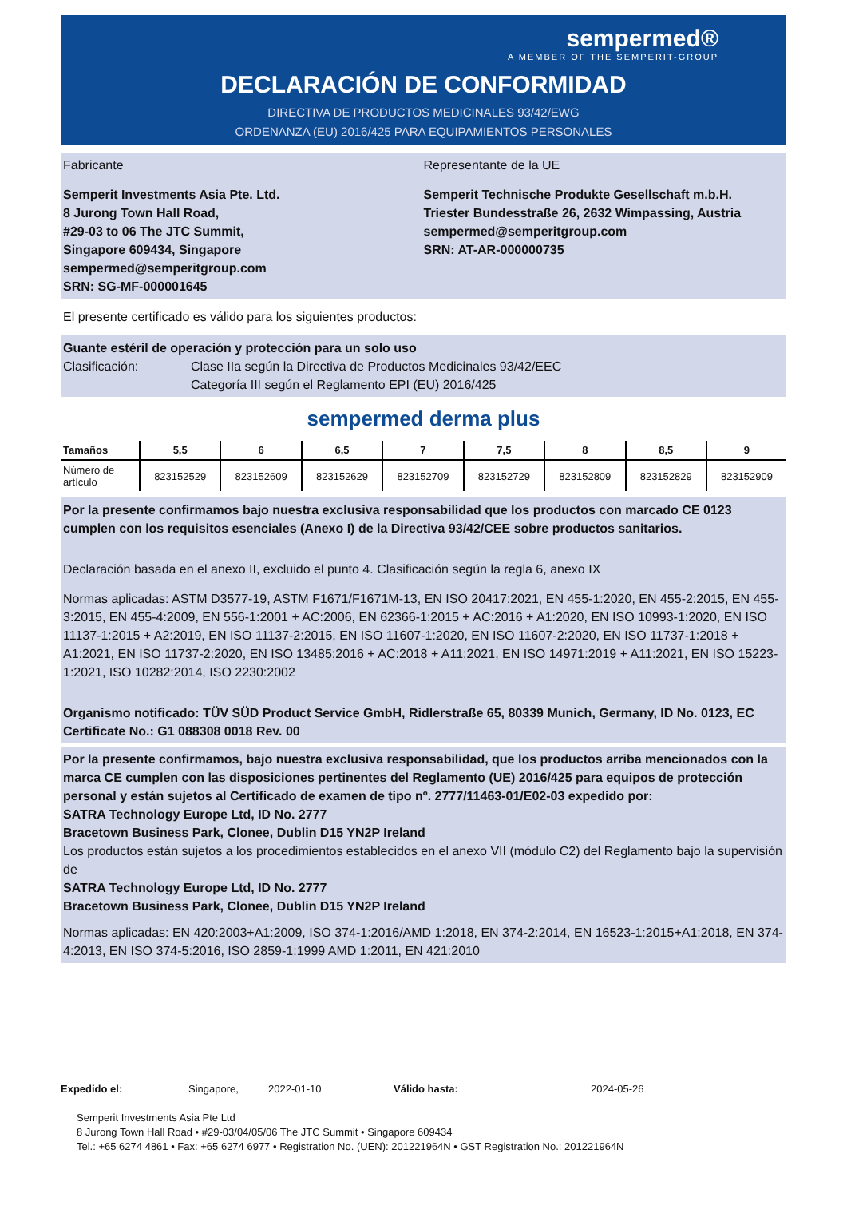sempermed®
A MEMBER OF THE SEMPERIT-GROUP
DECLARACIÓN DE CONFORMIDAD
DIRECTIVA DE PRODUCTOS MEDICINALES 93/42/EWG
ORDENANZA (EU) 2016/425 PARA EQUIPAMIENTOS PERSONALES
Fabricante
Semperit Investments Asia Pte. Ltd.
8 Jurong Town Hall Road,
#29-03 to 06 The JTC Summit,
Singapore 609434, Singapore
sempermed@semperitgroup.com
SRN: SG-MF-000001645
Representante de la UE
Semperit Technische Produkte Gesellschaft m.b.H.
Triester Bundesstraße 26, 2632 Wimpassing, Austria
sempermed@semperitgroup.com
SRN: AT-AR-000000735
El presente certificado es válido para los siguientes productos:
Guante estéril de operación y protección para un solo uso
Clasificación: Clase IIa según la Directiva de Productos Medicinales 93/42/EEC
Categoría III según el Reglamento EPI (EU) 2016/425
sempermed derma plus
| Tamaños | 5,5 | 6 | 6,5 | 7 | 7,5 | 8 | 8,5 | 9 |
| --- | --- | --- | --- | --- | --- | --- | --- | --- |
| Número de artículo | 823152529 | 823152609 | 823152629 | 823152709 | 823152729 | 823152809 | 823152829 | 823152909 |
Por la presente confirmamos bajo nuestra exclusiva responsabilidad que los productos con marcado CE 0123 cumplen con los requisitos esenciales (Anexo I) de la Directiva 93/42/CEE sobre productos sanitarios.
Declaración basada en el anexo II, excluido el punto 4. Clasificación según la regla 6, anexo IX
Normas aplicadas: ASTM D3577-19, ASTM F1671/F1671M-13, EN ISO 20417:2021, EN 455-1:2020, EN 455-2:2015, EN 455-3:2015, EN 455-4:2009, EN 556-1:2001 + AC:2006, EN 62366-1:2015 + AC:2016 + A1:2020, EN ISO 10993-1:2020, EN ISO 11137-1:2015 + A2:2019, EN ISO 11137-2:2015, EN ISO 11607-1:2020, EN ISO 11607-2:2020, EN ISO 11737-1:2018 + A1:2021, EN ISO 11737-2:2020, EN ISO 13485:2016 + AC:2018 + A11:2021, EN ISO 14971:2019 + A11:2021, EN ISO 15223-1:2021, ISO 10282:2014, ISO 2230:2002
Organismo notificado: TÜV SÜD Product Service GmbH, Ridlerstraße 65, 80339 Munich, Germany, ID No. 0123, EC Certificate No.: G1 088308 0018 Rev. 00
Por la presente confirmamos, bajo nuestra exclusiva responsabilidad, que los productos arriba mencionados con la marca CE cumplen con las disposiciones pertinentes del Reglamento (UE) 2016/425 para equipos de protección personal y están sujetos al Certificado de examen de tipo nº. 2777/11463-01/E02-03 expedido por:
SATRA Technology Europe Ltd, ID No. 2777
Bracetown Business Park, Clonee, Dublin D15 YN2P Ireland
Los productos están sujetos a los procedimientos establecidos en el anexo VII (módulo C2) del Reglamento bajo la supervisión de
SATRA Technology Europe Ltd, ID No. 2777
Bracetown Business Park, Clonee, Dublin D15 YN2P Ireland
Normas aplicadas: EN 420:2003+A1:2009, ISO 374-1:2016/AMD 1:2018, EN 374-2:2014, EN 16523-1:2015+A1:2018, EN 374-4:2013, EN ISO 374-5:2016, ISO 2859-1:1999 AMD 1:2011, EN 421:2010
Expedido el: Singapore, 2022-01-10 Válido hasta: 2024-05-26
Semperit Investments Asia Pte Ltd
8 Jurong Town Hall Road • #29-03/04/05/06 The JTC Summit • Singapore 609434
Tel.: +65 6274 4861 • Fax: +65 6274 6977 • Registration No. (UEN): 201221964N • GST Registration No.: 201221964N